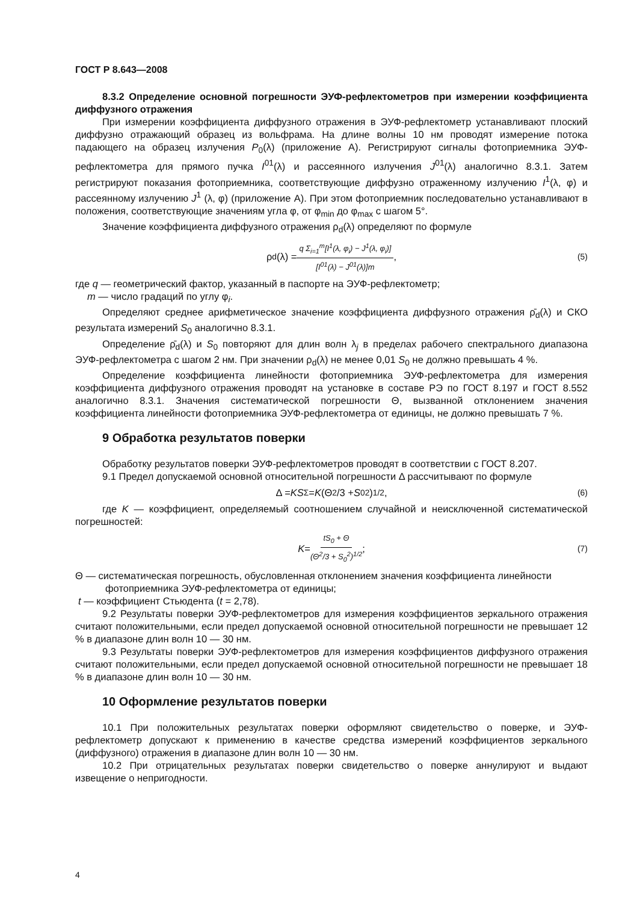ГОСТ Р 8.643—2008
8.3.2 Определение основной погрешности ЭУФ-рефлектометров при измерении коэффициента диффузного отражения
При измерении коэффициента диффузного отражения в ЭУФ-рефлектометр устанавливают плоский диффузно отражающий образец из вольфрама. На длине волны 10 нм проводят измерение потока падающего на образец излучения P<sub>0</sub>(λ) (приложение А). Регистрируют сигналы фотоприемника ЭУФ-рефлектометра для прямого пучка I<sup>01</sup>(λ) и рассеянного излучения J<sup>01</sup>(λ) аналогично 8.3.1. Затем регистрируют показания фотоприемника, соответствующие диффузно отраженному излучению I<sup>1</sup>(λ, φ) и рассеянному излучению J<sup>1</sup> (λ, φ) (приложение А). При этом фотоприемник последовательно устанавливают в положения, соответствующие значениям угла φ, от φ<sub>min</sub> до φ<sub>max</sub> с шагом 5°.
Значение коэффициента диффузного отражения ρ<sub>d</sub>(λ) определяют по формуле
ρ<sub>d</sub>(λ) = q Σ<sub>i=1</sub><sup>m</sup>[I<sup>1</sup>(λ, φ<sub>i</sub>) − J<sup>1</sup>(λ, φ<sub>i</sub>)] [I<sup>01</sup>(λ) − J<sup>01</sup>(λ)]m, (5)
где q — геометрический фактор, указанный в паспорте на ЭУФ-рефлектометр;
m — число градаций по углу φ<sub>i</sub>.
Определяют среднее арифметическое значение коэффициента диффузного отражения ρ̄<sub>d</sub>(λ) и СКО результата измерений S<sub>0</sub> аналогично 8.3.1.
Определение ρ̄<sub>d</sub>(λ) и S<sub>0</sub> повторяют для длин волн λ<sub>j</sub> в пределах рабочего спектрального диапазона ЭУФ-рефлектометра с шагом 2 нм. При значении ρ<sub>d</sub>(λ) не менее 0,01 S<sub>0</sub> не должно превышать 4 %.
Определение коэффициента линейности фотоприемника ЭУФ-рефлектометра для измерения коэффициента диффузного отражения проводят на установке в составе РЭ по ГОСТ 8.197 и ГОСТ 8.552 аналогично 8.3.1. Значения систематической погрешности Θ, вызванной отклонением значения коэффициента линейности фотоприемника ЭУФ-рефлектометра от единицы, не должно превышать 7 %.
9 Обработка результатов поверки
Обработку результатов поверки ЭУФ-рефлектометров проводят в соответствии с ГОСТ 8.207.
9.1 Предел допускаемой основной относительной погрешности Δ рассчитывают по формуле
Δ = KS<sub>Σ</sub> = K (Θ<sup>2</sup>/3 + S<sub>0</sub><sup>2</sup>)<sup>1/2</sup>, (6)
где K — коэффициент, определяемый соотношением случайной и неисключенной систематической погрешностей:
K = tS<sub>0</sub> + Θ (Θ<sup>2</sup>/3 + S<sub>0</sub><sup>2</sup>)<sup>1/2</sup> ; (7)
Θ — систематическая погрешность, обусловленная отклонением значения коэффициента линейности
фотоприемника ЭУФ-рефлектометра от единицы;
t — коэффициент Стьюдента (t = 2,78).
9.2 Результаты поверки ЭУФ-рефлектометров для измерения коэффициентов зеркального отражения считают положительными, если предел допускаемой основной относительной погрешности не превышает 12 % в диапазоне длин волн 10 — 30 нм.
9.3 Результаты поверки ЭУФ-рефлектометров для измерения коэффициентов диффузного отражения считают положительными, если предел допускаемой основной относительной погрешности не превышает 18 % в диапазоне длин волн 10 — 30 нм.
10 Оформление результатов поверки
10.1 При положительных результатах поверки оформляют свидетельство о поверке, и ЭУФ-рефлектометр допускают к применению в качестве средства измерений коэффициентов зеркального (диффузного) отражения в диапазоне длин волн 10 — 30 нм.
10.2 При отрицательных результатах поверки свидетельство о поверке аннулируют и выдают извещение о непригодности.
4